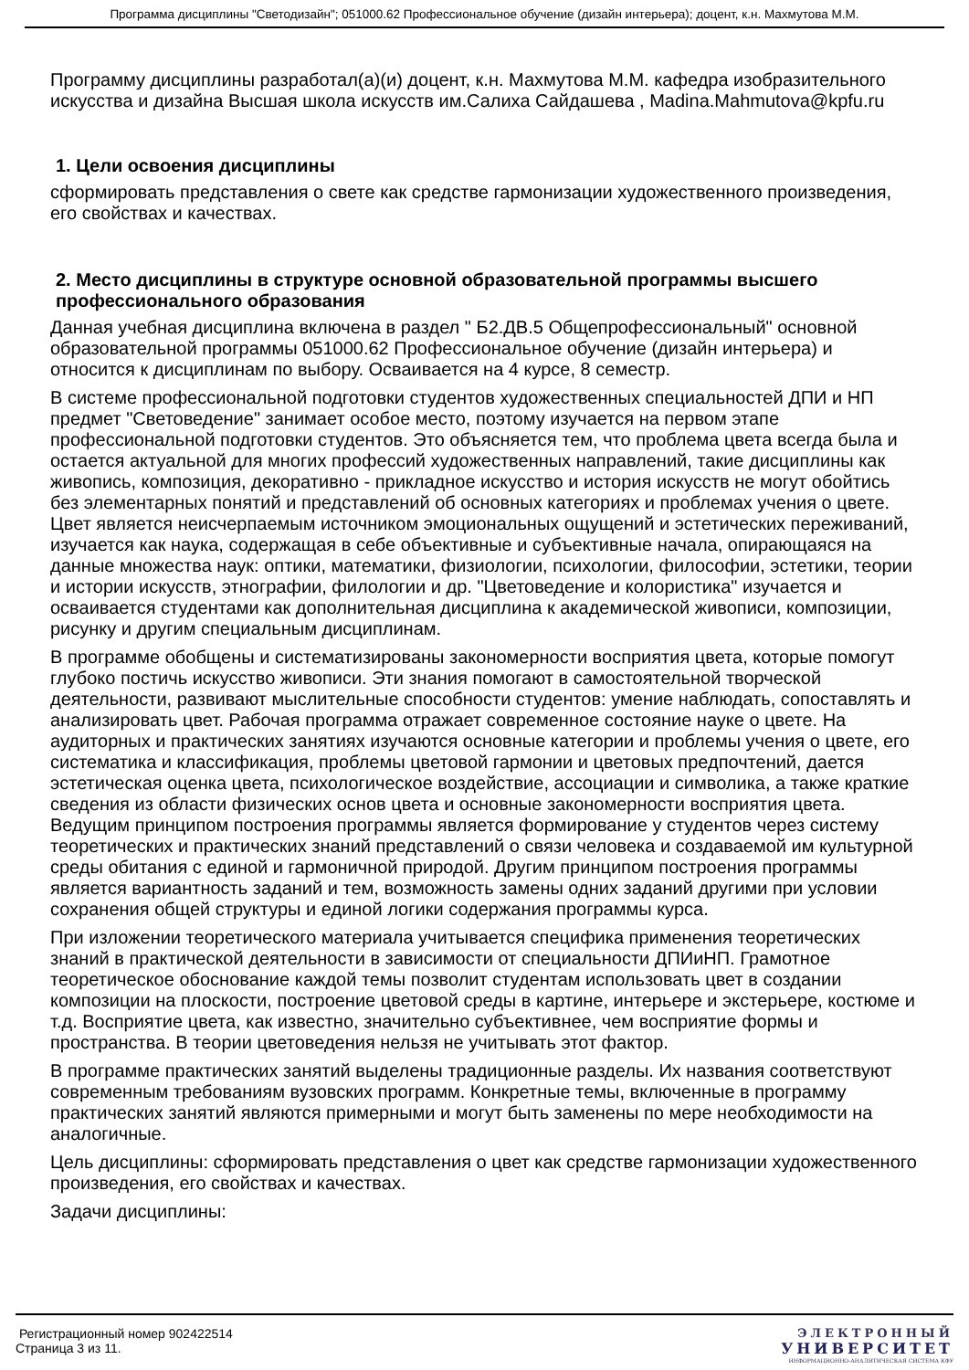Программа дисциплины "Светодизайн"; 051000.62 Профессиональное обучение (дизайн интерьера); доцент, к.н. Махмутова М.М.
Программу дисциплины разработал(а)(и) доцент, к.н. Махмутова М.М. кафедра изобразительного искусства и дизайна Высшая школа искусств им.Салиха Сайдашева , Madina.Mahmutova@kpfu.ru
1. Цели освоения дисциплины
сформировать представления о свете как средстве гармонизации художественного произведения, его свойствах и качествах.
2. Место дисциплины в структуре основной образовательной программы высшего профессионального образования
Данная учебная дисциплина включена в раздел " Б2.ДВ.5 Общепрофессиональный" основной образовательной программы 051000.62 Профессиональное обучение (дизайн интерьера) и относится к дисциплинам по выбору. Осваивается на 4 курсе, 8 семестр.
В системе профессиональной подготовки студентов художественных специальностей ДПИ и НП предмет "Световедение" занимает особое место, поэтому изучается на первом этапе профессиональной подготовки студентов. Это объясняется тем, что проблема цвета всегда была и остается актуальной для многих профессий художественных направлений, такие дисциплины как живопись, композиция, декоративно - прикладное искусство и история искусств не могут обойтись без элементарных понятий и представлений об основных категориях и проблемах учения о цвете. Цвет является неисчерпаемым источником эмоциональных ощущений и эстетических переживаний, изучается как наука, содержащая в себе объективные и субъективные начала, опирающаяся на данные множества наук: оптики, математики, физиологии, психологии, философии, эстетики, теории и истории искусств, этнографии, филологии и др. "Цветоведение и колористика" изучается и осваивается студентами как дополнительная дисциплина к академической живописи, композиции, рисунку и другим специальным дисциплинам.
В программе обобщены и систематизированы закономерности восприятия цвета, которые помогут глубоко постичь искусство живописи. Эти знания помогают в самостоятельной творческой деятельности, развивают мыслительные способности студентов: умение наблюдать, сопоставлять и анализировать цвет. Рабочая программа отражает современное состояние науке о цвете. На аудиторных и практических занятиях изучаются основные категории и проблемы учения о цвете, его систематика и классификация, проблемы цветовой гармонии и цветовых предпочтений, дается эстетическая оценка цвета, психологическое воздействие, ассоциации и символика, а также краткие сведения из области физических основ цвета и основные закономерности восприятия цвета. Ведущим принципом построения программы является формирование у студентов через систему теоретических и практических знаний представлений о связи человека и создаваемой им культурной среды обитания с единой и гармоничной природой. Другим принципом построения программы является вариантность заданий и тем, возможность замены одних заданий другими при условии сохранения общей структуры и единой логики содержания программы курса.
При изложении теоретического материала учитывается специфика применения теоретических знаний в практической деятельности в зависимости от специальности ДПИиНП. Грамотное теоретическое обоснование каждой темы позволит студентам использовать цвет в создании композиции на плоскости, построение цветовой среды в картине, интерьере и экстерьере, костюме и т.д. Восприятие цвета, как известно, значительно субъективнее, чем восприятие формы и пространства. В теории цветоведения нельзя не учитывать этот фактор.
В программе практических занятий выделены традиционные разделы. Их названия соответствуют современным требованиям вузовских программ. Конкретные темы, включенные в программу практических занятий являются примерными и могут быть заменены по мере необходимости на аналогичные.
Цель дисциплины: сформировать представления о цвет как средстве гармонизации художественного произведения, его свойствах и качествах.
Задачи дисциплины:
Регистрационный номер 902422514
Страница 3 из 11.
ЭЛЕКТРОННЫЙ
УНИВЕРСИТЕТ
ИНФОРМАЦИОННО-АНАЛИТИЧЕСКАЯ СИСТЕМА КФУ